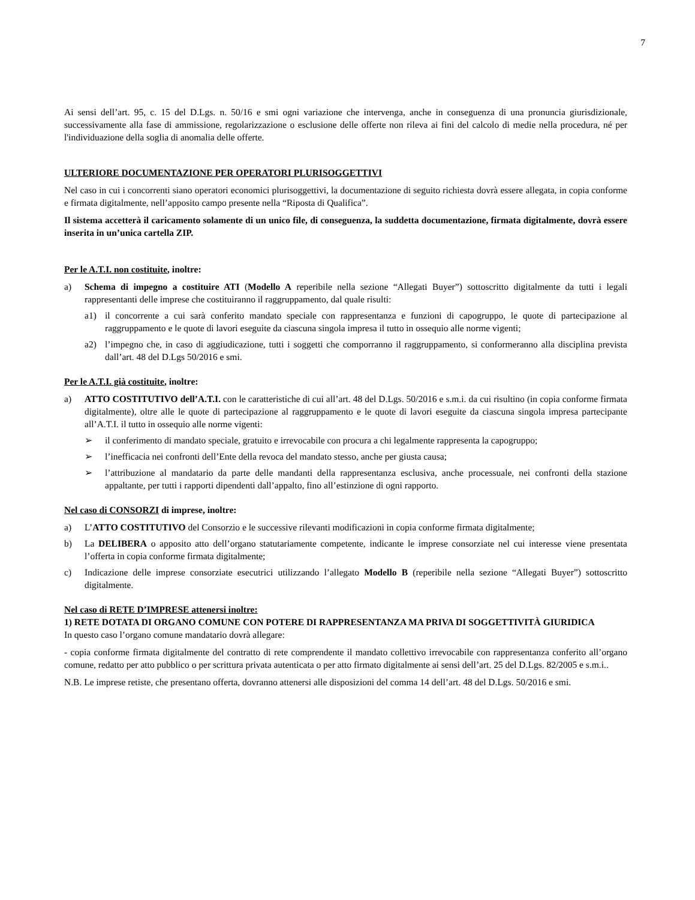7
Ai sensi dell’art. 95, c. 15 del D.Lgs. n. 50/16 e smi ogni variazione che intervenga, anche in conseguenza di una pronuncia giurisdizionale, successivamente alla fase di ammissione, regolarizzazione o esclusione delle offerte non rileva ai fini del calcolo di medie nella procedura, né per l'individuazione della soglia di anomalia delle offerte.
ULTERIORE DOCUMENTAZIONE PER OPERATORI PLURISOGGETTIVI
Nel caso in cui i concorrenti siano operatori economici plurisoggettivi, la documentazione di seguito richiesta dovrà essere allegata, in copia conforme e firmata digitalmente, nell’apposito campo presente nella “Riposta di Qualifica”.
Il sistema accetterà il caricamento solamente di un unico file, di conseguenza, la suddetta documentazione, firmata digitalmente, dovrà essere inserita in un’unica cartella ZIP.
Per le A.T.I. non costituite, inoltre:
a) Schema di impegno a costituire ATI (Modello A reperibile nella sezione “Allegati Buyer”) sottoscritto digitalmente da tutti i legali rappresentanti delle imprese che costituiranno il raggruppamento, dal quale risulti:
a1) il concorrente a cui sarà conferito mandato speciale con rappresentanza e funzioni di capogruppo, le quote di partecipazione al raggruppamento e le quote di lavori eseguite da ciascuna singola impresa il tutto in ossequio alle norme vigenti;
a2) l’impegno che, in caso di aggiudicazione, tutti i soggetti che comporranno il raggruppamento, si conformeranno alla disciplina prevista dall’art. 48 del D.Lgs 50/2016 e smi.
Per le A.T.I. già costituite, inoltre:
a) ATTO COSTITUTIVO dell’A.T.I. con le caratteristiche di cui all’art. 48 del D.Lgs. 50/2016 e s.m.i. da cui risultino (in copia conforme firmata digitalmente), oltre alle le quote di partecipazione al raggruppamento e le quote di lavori eseguite da ciascuna singola impresa partecipante all’A.T.I. il tutto in ossequio alle norme vigenti:
➢ il conferimento di mandato speciale, gratuito e irrevocabile con procura a chi legalmente rappresenta la capogruppo;
➢ l’inefficacia nei confronti dell’Ente della revoca del mandato stesso, anche per giusta causa;
➢ l’attribuzione al mandatario da parte delle mandanti della rappresentanza esclusiva, anche processuale, nei confronti della stazione appaltante, per tutti i rapporti dipendenti dall’appalto, fino all’estinzione di ogni rapporto.
Nel caso di CONSORZI di imprese, inoltre:
a) L’ATTO COSTITUTIVO del Consorzio e le successive rilevanti modificazioni in copia conforme firmata digitalmente;
b) La DELIBERA o apposito atto dell’organo statutariamente competente, indicante le imprese consorziate nel cui interesse viene presentata l’offerta in copia conforme firmata digitalmente;
c) Indicazione delle imprese consorziate esecutrici utilizzando l’allegato Modello B (reperibile nella sezione “Allegati Buyer”) sottoscritto digitalmente.
Nel caso di RETE D’IMPRESE attenersi inoltre:
1) RETE DOTATA DI ORGANO COMUNE CON POTERE DI RAPPRESENTANZA MA PRIVA DI SOGGETTIVITÀ GIURIDICA
In questo caso l’organo comune mandatario dovrà allegare:
- copia conforme firmata digitalmente del contratto di rete comprendente il mandato collettivo irrevocabile con rappresentanza conferito all’organo comune, redatto per atto pubblico o per scrittura privata autenticata o per atto firmato digitalmente ai sensi dell’art. 25 del D.Lgs. 82/2005 e s.m.i..
N.B. Le imprese retiste, che presentano offerta, dovranno attenersi alle disposizioni del comma 14 dell’art. 48 del D.Lgs. 50/2016 e smi.